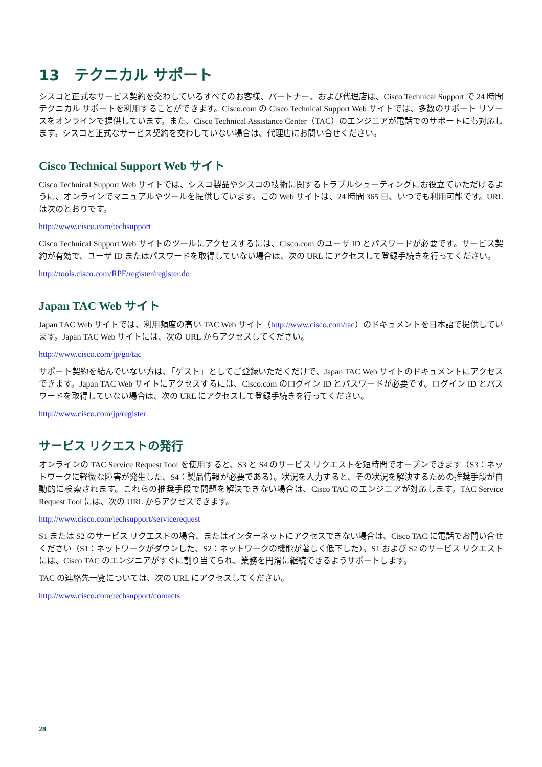13　テクニカル サポート
シスコと正式なサービス契約を交わしているすべてのお客様、パートナー、および代理店は、Cisco Technical Support で 24 時間テクニカル サポートを利用することができます。Cisco.com の Cisco Technical Support Web サイトでは、多数のサポート リソースをオンラインで提供しています。また、Cisco Technical Assistance Center（TAC）のエンジニアが電話でのサポートにも対応します。シスコと正式なサービス契約を交わしていない場合は、代理店にお問い合せください。
Cisco Technical Support Web サイト
Cisco Technical Support Web サイトでは、シスコ製品やシスコの技術に関するトラブルシューティングにお役立ていただけるように、オンラインでマニュアルやツールを提供しています。この Web サイトは、24 時間 365 日、いつでも利用可能です。URL は次のとおりです。
http://www.cisco.com/techsupport
Cisco Technical Support Web サイトのツールにアクセスするには、Cisco.com のユーザ ID とパスワードが必要です。サービス契約が有効で、ユーザ ID またはパスワードを取得していない場合は、次の URL にアクセスして登録手続きを行ってください。
http://tools.cisco.com/RPF/register/register.do
Japan TAC Web サイト
Japan TAC Web サイトでは、利用頻度の高い TAC Web サイト（http://www.cisco.com/tac）のドキュメントを日本語で提供しています。Japan TAC Web サイトには、次の URL からアクセスしてください。
http://www.cisco.com/jp/go/tac
サポート契約を結んでいない方は、「ゲスト」としてご登録いただくだけで、Japan TAC Web サイトのドキュメントにアクセスできます。Japan TAC Web サイトにアクセスするには、Cisco.com のログイン ID とパスワードが必要です。ログイン ID とパスワードを取得していない場合は、次の URL にアクセスして登録手続きを行ってください。
http://www.cisco.com/jp/register
サービス リクエストの発行
オンラインの TAC Service Request Tool を使用すると、S3 と S4 のサービス リクエストを短時間でオープンできます（S3：ネットワークに軽微な障害が発生した、S4：製品情報が必要である）。状況を入力すると、その状況を解決するための推奨手段が自動的に検索されます。これらの推奨手段で問題を解決できない場合は、Cisco TAC のエンジニアが対応します。TAC Service Request Tool には、次の URL からアクセスできます。
http://www.cisco.com/techsupport/servicerequest
S1 または S2 のサービス リクエストの場合、またはインターネットにアクセスできない場合は、Cisco TAC に電話でお問い合せください（S1：ネットワークがダウンした、S2：ネットワークの機能が著しく低下した）。S1 および S2 のサービス リクエストには、Cisco TAC のエンジニアがすぐに割り当てられ、業務を円滑に継続できるようサポートします。
TAC の連絡先一覧については、次の URL にアクセスしてください。
http://www.cisco.com/techsupport/contacts
28